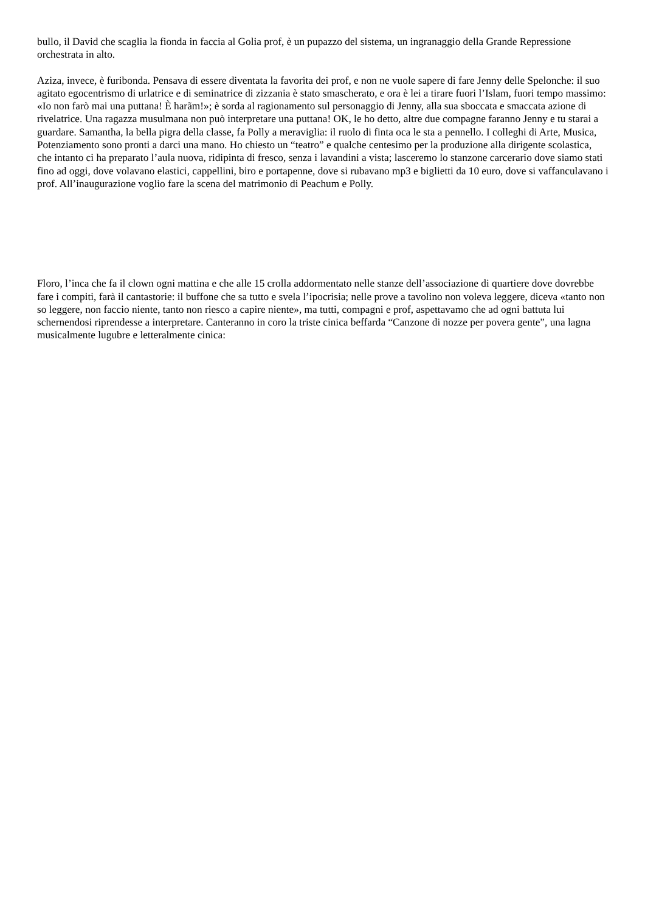bullo, il David che scaglia la fionda in faccia al Golia prof, è un pupazzo del sistema, un ingranaggio della Grande Repressione orchestrata in alto.
Aziza, invece, è furibonda. Pensava di essere diventata la favorita dei prof, e non ne vuole sapere di fare Jenny delle Spelonche: il suo agitato egocentrismo di urlatrice e di seminatrice di zizzania è stato smascherato, e ora è lei a tirare fuori l’Islam, fuori tempo massimo: «Io non farò mai una puttana! È harãm!»; è sorda al ragionamento sul personaggio di Jenny, alla sua sboccata e smaccata azione di rivelatrice. Una ragazza musulmana non può interpretare una puttana! OK, le ho detto, altre due compagne faranno Jenny e tu starai a guardare. Samantha, la bella pigra della classe, fa Polly a meraviglia: il ruolo di finta oca le sta a pennello. I colleghi di Arte, Musica, Potenziamento sono pronti a darci una mano. Ho chiesto un “teatro” e qualche centesimo per la produzione alla dirigente scolastica, che intanto ci ha preparato l’aula nuova, ridipinta di fresco, senza i lavandini a vista; lasceremo lo stanzone carcerario dove siamo stati fino ad oggi, dove volavano elastici, cappellini, biro e portapenne, dove si rubavano mp3 e biglietti da 10 euro, dove si vaffanculavano i prof. All’inaugurazione voglio fare la scena del matrimonio di Peachum e Polly.
Floro, l’inca che fa il clown ogni mattina e che alle 15 crolla addormentato nelle stanze dell’associazione di quartiere dove dovrebbe fare i compiti, farà il cantastorie: il buffone che sa tutto e svela l’ipocrisia; nelle prove a tavolino non voleva leggere, diceva «tanto non so leggere, non faccio niente, tanto non riesco a capire niente», ma tutti, compagni e prof, aspettavamo che ad ogni battuta lui schernendosi riprendesse a interpretare. Canteranno in coro la triste cinica beffarda “Canzone di nozze per povera gente”, una lagna musicalmente lugubre e letteralmente cinica: